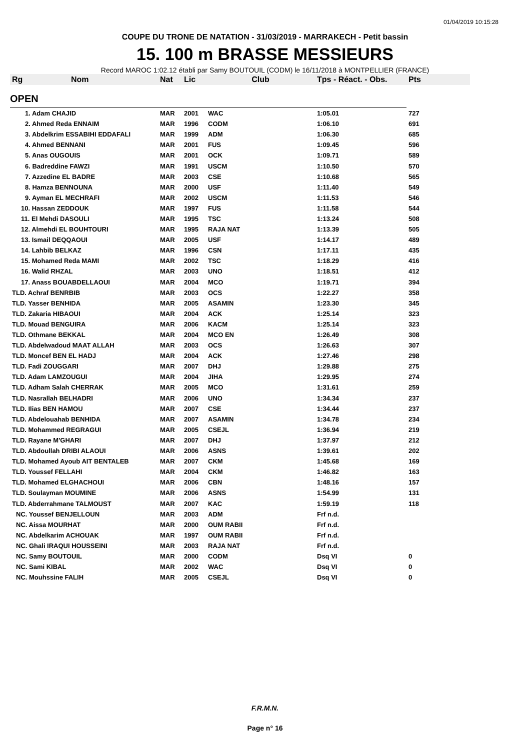01/04/2019 10:15:28
COUPE DU TRONE DE NATATION - 31/03/2019 - MARRAKECH - Petit bassin
15. 100 m BRASSE MESSIEURS
Record MAROC 1:02.12 établi par Samy BOUTOUIL (CODM) le 16/11/2018 à MONTPELLIER (FRANCE)
| Rg | Nom | Nat | Lic | Club | Tps - Réact. - Obs. | Pts |
| --- | --- | --- | --- | --- | --- | --- |
| OPEN | | | | | | |
| 1. Adam CHAJID | | MAR | 2001 | WAC | 1:05.01 | 727 |
| 2. Ahmed Reda ENNAIM | | MAR | 1996 | CODM | 1:06.10 | 691 |
| 3. Abdelkrim ESSABIHI EDDAFALI | | MAR | 1999 | ADM | 1:06.30 | 685 |
| 4. Ahmed BENNANI | | MAR | 2001 | FUS | 1:09.45 | 596 |
| 5. Anas OUGOUIS | | MAR | 2001 | OCK | 1:09.71 | 589 |
| 6. Badreddine FAWZI | | MAR | 1991 | USCM | 1:10.50 | 570 |
| 7. Azzedine EL BADRE | | MAR | 2003 | CSE | 1:10.68 | 565 |
| 8. Hamza BENNOUNA | | MAR | 2000 | USF | 1:11.40 | 549 |
| 9. Ayman EL MECHRAFI | | MAR | 2002 | USCM | 1:11.53 | 546 |
| 10. Hassan ZEDDOUK | | MAR | 1997 | FUS | 1:11.58 | 544 |
| 11. El Mehdi DASOULI | | MAR | 1995 | TSC | 1:13.24 | 508 |
| 12. Almehdi EL BOUHTOURI | | MAR | 1995 | RAJA NAT | 1:13.39 | 505 |
| 13. Ismail DEQQAOUI | | MAR | 2005 | USF | 1:14.17 | 489 |
| 14. Lahbib BELKAZ | | MAR | 1996 | CSN | 1:17.11 | 435 |
| 15. Mohamed Reda MAMI | | MAR | 2002 | TSC | 1:18.29 | 416 |
| 16. Walid RHZAL | | MAR | 2003 | UNO | 1:18.51 | 412 |
| 17. Anass BOUABDELLAOUI | | MAR | 2004 | MCO | 1:19.71 | 394 |
| TLD. Achraf BENRBIB | | MAR | 2003 | OCS | 1:22.27 | 358 |
| TLD. Yasser BENHIDA | | MAR | 2005 | ASAMIN | 1:23.30 | 345 |
| TLD. Zakaria HIBAOUI | | MAR | 2004 | ACK | 1:25.14 | 323 |
| TLD. Mouad BENGUIRA | | MAR | 2006 | KACM | 1:25.14 | 323 |
| TLD. Othmane BEKKAL | | MAR | 2004 | MCO EN | 1:26.49 | 308 |
| TLD. Abdelwadoud MAAT ALLAH | | MAR | 2003 | OCS | 1:26.63 | 307 |
| TLD. Moncef BEN EL HADJ | | MAR | 2004 | ACK | 1:27.46 | 298 |
| TLD. Fadi ZOUGGARI | | MAR | 2007 | DHJ | 1:29.88 | 275 |
| TLD. Adam LAMZOUGUI | | MAR | 2004 | JIHA | 1:29.95 | 274 |
| TLD. Adham Salah CHERRAK | | MAR | 2005 | MCO | 1:31.61 | 259 |
| TLD. Nasrallah BELHADRI | | MAR | 2006 | UNO | 1:34.34 | 237 |
| TLD. Ilias BEN HAMOU | | MAR | 2007 | CSE | 1:34.44 | 237 |
| TLD. Abdelouahab BENHIDA | | MAR | 2007 | ASAMIN | 1:34.78 | 234 |
| TLD. Mohammed REGRAGUI | | MAR | 2005 | CSEJL | 1:36.94 | 219 |
| TLD. Rayane M'GHARI | | MAR | 2007 | DHJ | 1:37.97 | 212 |
| TLD. Abdoullah DRIBI ALAOUI | | MAR | 2006 | ASNS | 1:39.61 | 202 |
| TLD. Mohamed Ayoub AIT BENTALEB | | MAR | 2007 | CKM | 1:45.68 | 169 |
| TLD. Youssef FELLAHI | | MAR | 2004 | CKM | 1:46.82 | 163 |
| TLD. Mohamed ELGHACHOUI | | MAR | 2006 | CBN | 1:48.16 | 157 |
| TLD. Soulayman MOUMINE | | MAR | 2006 | ASNS | 1:54.99 | 131 |
| TLD. Abderrahmane TALMOUST | | MAR | 2007 | KAC | 1:59.19 | 118 |
| NC. Youssef BENJELLOUN | | MAR | 2003 | ADM | Frf n.d. | |
| NC. Aissa MOURHAT | | MAR | 2000 | OUM RABII | Frf n.d. | |
| NC. Abdelkarim ACHOUAK | | MAR | 1997 | OUM RABII | Frf n.d. | |
| NC. Ghali IRAQUI HOUSSEINI | | MAR | 2003 | RAJA NAT | Frf n.d. | |
| NC. Samy BOUTOUIL | | MAR | 2000 | CODM | Dsq VI | 0 |
| NC. Sami KIBAL | | MAR | 2002 | WAC | Dsq VI | 0 |
| NC. Mouhssine FALIH | | MAR | 2005 | CSEJL | Dsq VI | 0 |
F.R.M.N.
Page n° 16